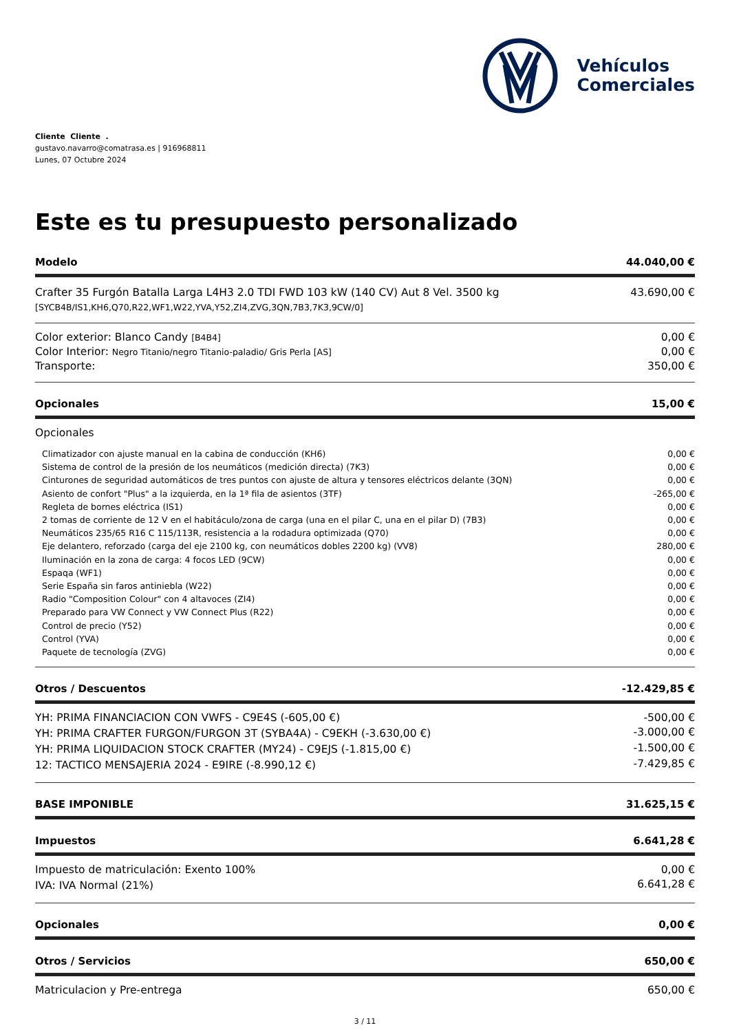Vehículos
Comerciales
Cliente Cliente .
gustavo.navarro@comatrasa.es | 916968811
Lunes, 07 Octubre 2024
Este es tu presupuesto personalizado
| Modelo | 44.040,00 € |
| Crafter 35 Furgón Batalla Larga L4H3 2.0 TDI FWD 103 kW (140 CV) Aut 8 Vel. 3500 kg [SYCB4B/IS1,KH6,Q70,R22,WF1,W22,YVA,Y52,ZI4,ZVG,3QN,7B3,7K3,9CW/0] | 43.690,00 € |
| Color exterior: Blanco Candy [B4B4] | 0,00 € |
| Color Interior: Negro Titanio/negro Titanio-paladio/ Gris Perla [AS] | 0,00 € |
| Transporte: | 350,00 € |
| Opcionales | 15,00 € |
| Opcionales | |
| Climatizador con ajuste manual en la cabina de conducción (KH6) | 0,00 € |
| Sistema de control de la presión de los neumáticos (medición directa) (7K3) | 0,00 € |
| Cinturones de seguridad automáticos de tres puntos con ajuste de altura y tensores eléctricos delante (3QN) | 0,00 € |
| Asiento de confort "Plus" a la izquierda, en la 1ª fila de asientos (3TF) | -265,00 € |
| Regleta de bornes eléctrica (IS1) | 0,00 € |
| 2 tomas de corriente de 12 V en el habitáculo/zona de carga (una en el pilar C, una en el pilar D) (7B3) | 0,00 € |
| Neumáticos 235/65 R16 C 115/113R, resistencia a la rodadura optimizada (Q70) | 0,00 € |
| Eje delantero, reforzado (carga del eje 2100 kg, con neumáticos dobles 2200 kg) (VV8) | 280,00 € |
| Iluminación en la zona de carga: 4 focos LED (9CW) | 0,00 € |
| Espaqa (WF1) | 0,00 € |
| Serie España sin faros antiniebla (W22) | 0,00 € |
| Radio "Composition Colour" con 4 altavoces (ZI4) | 0,00 € |
| Preparado para VW Connect y VW Connect Plus (R22) | 0,00 € |
| Control de precio (Y52) | 0,00 € |
| Control (YVA) | 0,00 € |
| Paquete de tecnología (ZVG) | 0,00 € |
| Otros / Descuentos | -12.429,85 € |
| YH: PRIMA FINANCIACION CON VWFS - C9E4S (-605,00 €) | -500,00 € |
| YH: PRIMA CRAFTER FURGON/FURGON 3T (SYBA4A) - C9EKH (-3.630,00 €) | -3.000,00 € |
| YH: PRIMA LIQUIDACION STOCK CRAFTER (MY24) - C9EJS (-1.815,00 €) | -1.500,00 € |
| 12: TACTICO MENSAJERIA 2024 - E9IRE (-8.990,12 €) | -7.429,85 € |
| BASE IMPONIBLE | 31.625,15 € |
| Impuestos | 6.641,28 € |
| Impuesto de matriculación: Exento 100% | 0,00 € |
| IVA: IVA Normal (21%) | 6.641,28 € |
| Opcionales | 0,00 € |
| Otros / Servicios | 650,00 € |
| Matriculacion y Pre-entrega | 650,00 € |
3 / 11